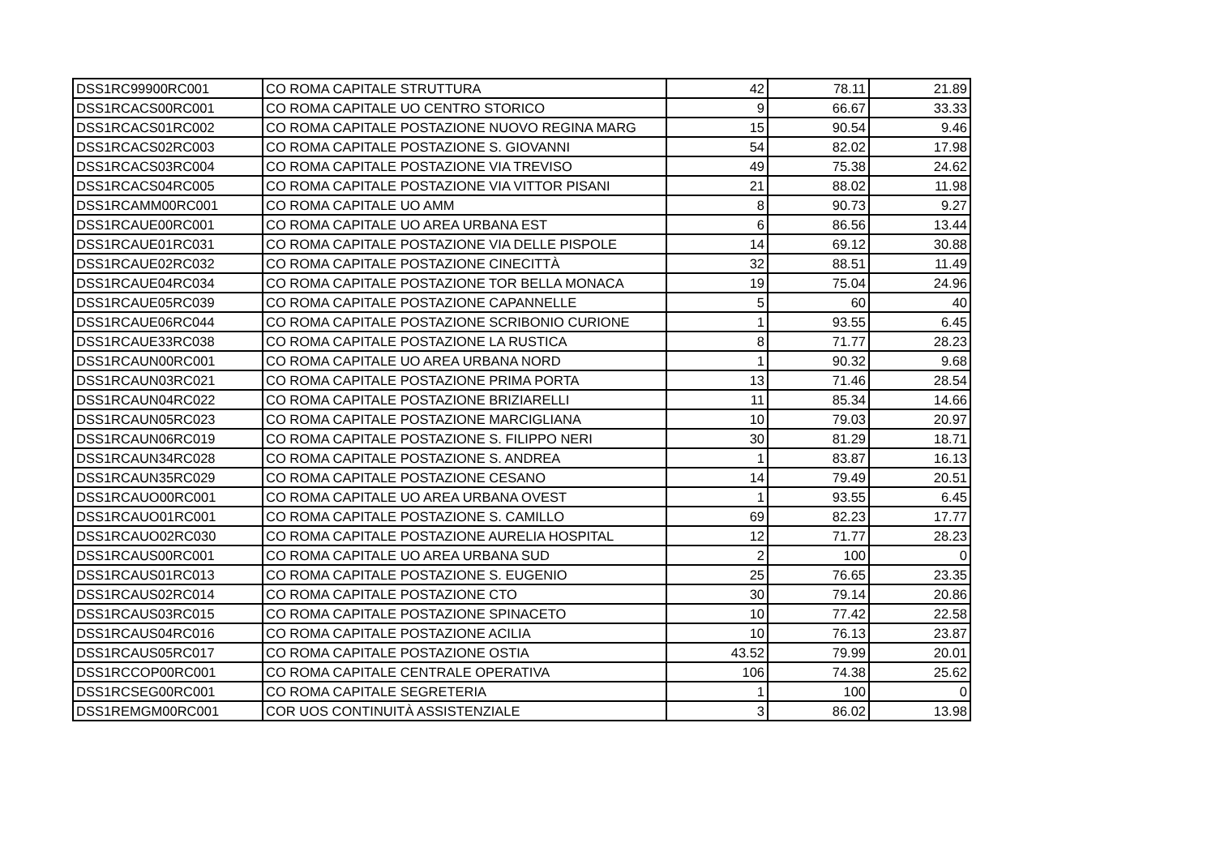| DSS1RC99900RC001 | CO ROMA CAPITALE STRUTTURA | 42 | 78.11 | 21.89 |
| DSS1RCACS00RC001 | CO ROMA CAPITALE UO CENTRO STORICO | 9 | 66.67 | 33.33 |
| DSS1RCACS01RC002 | CO ROMA CAPITALE POSTAZIONE NUOVO REGINA MARG | 15 | 90.54 | 9.46 |
| DSS1RCACS02RC003 | CO ROMA CAPITALE POSTAZIONE S. GIOVANNI | 54 | 82.02 | 17.98 |
| DSS1RCACS03RC004 | CO ROMA CAPITALE POSTAZIONE VIA TREVISO | 49 | 75.38 | 24.62 |
| DSS1RCACS04RC005 | CO ROMA CAPITALE POSTAZIONE VIA VITTOR PISANI | 21 | 88.02 | 11.98 |
| DSS1RCAMM00RC001 | CO ROMA CAPITALE UO AMM | 8 | 90.73 | 9.27 |
| DSS1RCAUE00RC001 | CO ROMA CAPITALE UO AREA URBANA EST | 6 | 86.56 | 13.44 |
| DSS1RCAUE01RC031 | CO ROMA CAPITALE POSTAZIONE VIA DELLE PISPOLE | 14 | 69.12 | 30.88 |
| DSS1RCAUE02RC032 | CO ROMA CAPITALE POSTAZIONE CINECITTÀ | 32 | 88.51 | 11.49 |
| DSS1RCAUE04RC034 | CO ROMA CAPITALE POSTAZIONE TOR BELLA MONACA | 19 | 75.04 | 24.96 |
| DSS1RCAUE05RC039 | CO ROMA CAPITALE POSTAZIONE CAPANNELLE | 5 | 60 | 40 |
| DSS1RCAUE06RC044 | CO ROMA CAPITALE POSTAZIONE SCRIBONIO CURIONE | 1 | 93.55 | 6.45 |
| DSS1RCAUE33RC038 | CO ROMA CAPITALE POSTAZIONE LA RUSTICA | 8 | 71.77 | 28.23 |
| DSS1RCAUN00RC001 | CO ROMA CAPITALE UO AREA URBANA NORD | 1 | 90.32 | 9.68 |
| DSS1RCAUN03RC021 | CO ROMA CAPITALE POSTAZIONE PRIMA PORTA | 13 | 71.46 | 28.54 |
| DSS1RCAUN04RC022 | CO ROMA CAPITALE POSTAZIONE BRIZIARELLI | 11 | 85.34 | 14.66 |
| DSS1RCAUN05RC023 | CO ROMA CAPITALE POSTAZIONE MARCIGLIANA | 10 | 79.03 | 20.97 |
| DSS1RCAUN06RC019 | CO ROMA CAPITALE POSTAZIONE S. FILIPPO NERI | 30 | 81.29 | 18.71 |
| DSS1RCAUN34RC028 | CO ROMA CAPITALE POSTAZIONE S. ANDREA | 1 | 83.87 | 16.13 |
| DSS1RCAUN35RC029 | CO ROMA CAPITALE POSTAZIONE CESANO | 14 | 79.49 | 20.51 |
| DSS1RCAUO00RC001 | CO ROMA CAPITALE UO AREA URBANA OVEST | 1 | 93.55 | 6.45 |
| DSS1RCAUO01RC001 | CO ROMA CAPITALE POSTAZIONE S. CAMILLO | 69 | 82.23 | 17.77 |
| DSS1RCAUO02RC030 | CO ROMA CAPITALE POSTAZIONE AURELIA HOSPITAL | 12 | 71.77 | 28.23 |
| DSS1RCAUS00RC001 | CO ROMA CAPITALE UO AREA URBANA SUD | 2 | 100 | 0 |
| DSS1RCAUS01RC013 | CO ROMA CAPITALE POSTAZIONE S. EUGENIO | 25 | 76.65 | 23.35 |
| DSS1RCAUS02RC014 | CO ROMA CAPITALE POSTAZIONE CTO | 30 | 79.14 | 20.86 |
| DSS1RCAUS03RC015 | CO ROMA CAPITALE POSTAZIONE SPINACETO | 10 | 77.42 | 22.58 |
| DSS1RCAUS04RC016 | CO ROMA CAPITALE POSTAZIONE ACILIA | 10 | 76.13 | 23.87 |
| DSS1RCAUS05RC017 | CO ROMA CAPITALE POSTAZIONE OSTIA | 43.52 | 79.99 | 20.01 |
| DSS1RCCOP00RC001 | CO ROMA CAPITALE CENTRALE OPERATIVA | 106 | 74.38 | 25.62 |
| DSS1RCSEG00RC001 | CO ROMA CAPITALE SEGRETERIA | 1 | 100 | 0 |
| DSS1REMGM00RC001 | COR UOS CONTINUITÀ ASSISTENZIALE | 3 | 86.02 | 13.98 |